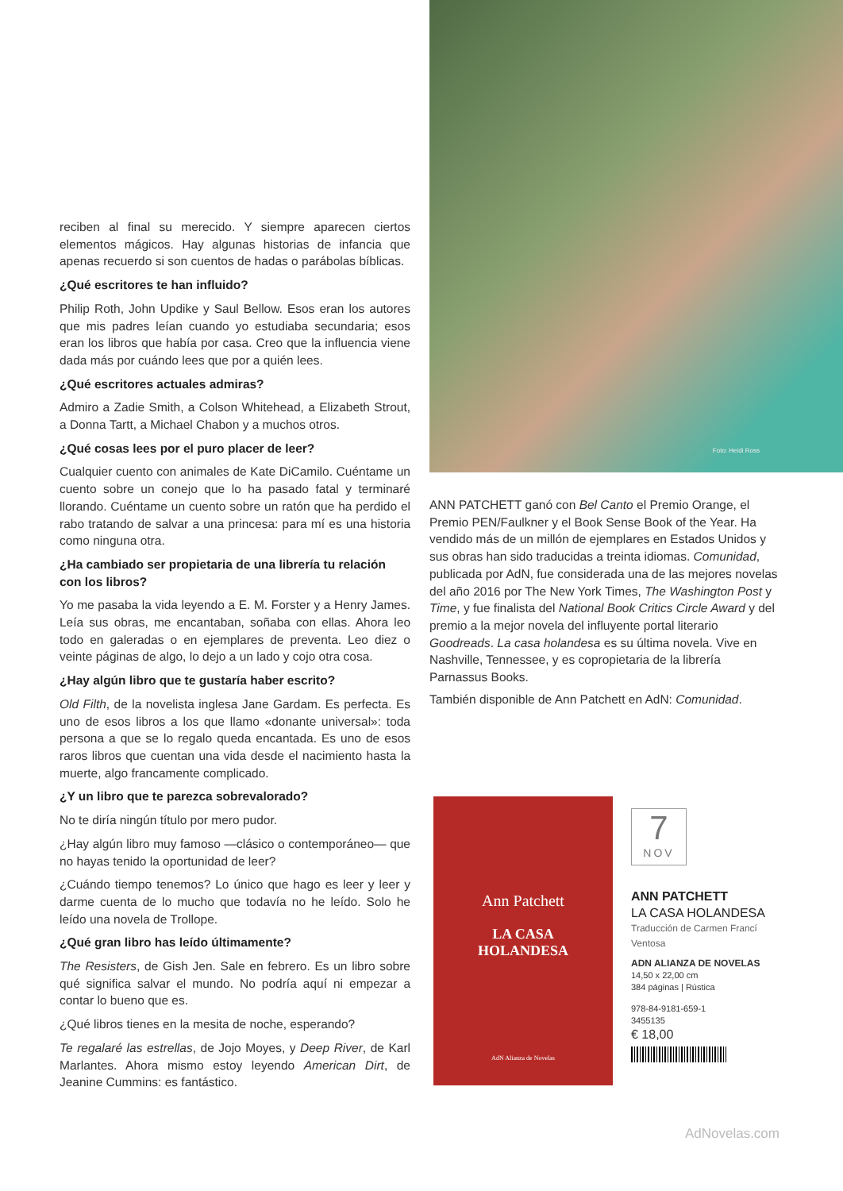reciben al final su merecido. Y siempre aparecen ciertos elementos mágicos. Hay algunas historias de infancia que apenas recuerdo si son cuentos de hadas o parábolas bíblicas.
¿Qué escritores te han influido?
Philip Roth, John Updike y Saul Bellow. Esos eran los autores que mis padres leían cuando yo estudiaba secundaria; esos eran los libros que había por casa. Creo que la influencia viene dada más por cuándo lees que por a quién lees.
¿Qué escritores actuales admiras?
Admiro a Zadie Smith, a Colson Whitehead, a Elizabeth Strout, a Donna Tartt, a Michael Chabon y a muchos otros.
¿Qué cosas lees por el puro placer de leer?
Cualquier cuento con animales de Kate DiCamilo. Cuéntame un cuento sobre un conejo que lo ha pasado fatal y terminaré llorando. Cuéntame un cuento sobre un ratón que ha perdido el rabo tratando de salvar a una princesa: para mí es una historia como ninguna otra.
¿Ha cambiado ser propietaria de una librería tu relación con los libros?
Yo me pasaba la vida leyendo a E. M. Forster y a Henry James. Leía sus obras, me encantaban, soñaba con ellas. Ahora leo todo en galeradas o en ejemplares de preventa. Leo diez o veinte páginas de algo, lo dejo a un lado y cojo otra cosa.
¿Hay algún libro que te gustaría haber escrito?
Old Filth, de la novelista inglesa Jane Gardam. Es perfecta. Es uno de esos libros a los que llamo «donante universal»: toda persona a que se lo regalo queda encantada. Es uno de esos raros libros que cuentan una vida desde el nacimiento hasta la muerte, algo francamente complicado.
¿Y un libro que te parezca sobrevalorado?
No te diría ningún título por mero pudor.
¿Hay algún libro muy famoso —clásico o contemporáneo— que no hayas tenido la oportunidad de leer?
¿Cuándo tiempo tenemos? Lo único que hago es leer y leer y darme cuenta de lo mucho que todavía no he leído. Solo he leído una novela de Trollope.
¿Qué gran libro has leído últimamente?
The Resisters, de Gish Jen. Sale en febrero. Es un libro sobre qué significa salvar el mundo. No podría aquí ni empezar a contar lo bueno que es.
¿Qué libros tienes en la mesita de noche, esperando?
Te regalaré las estrellas, de Jojo Moyes, y Deep River, de Karl Marlantes. Ahora mismo estoy leyendo American Dirt, de Jeanine Cummins: es fantástico.
Foto: Heidi Ross
ANN PATCHETT ganó con Bel Canto el Premio Orange, el Premio PEN/Faulkner y el Book Sense Book of the Year. Ha vendido más de un millón de ejemplares en Estados Unidos y sus obras han sido traducidas a treinta idiomas. Comunidad, publicada por AdN, fue considerada una de las mejores novelas del año 2016 por The New York Times, The Washington Post y Time, y fue finalista del National Book Critics Circle Award y del premio a la mejor novela del influyente portal literario Goodreads. La casa holandesa es su última novela. Vive en Nashville, Tennessee, y es copropietaria de la librería Parnassus Books.
También disponible de Ann Patchett en AdN: Comunidad.
Ann Patchett
LA CASA
HOLANDESA
AdN Alianza de Novelas
7
NOV
ANN PATCHETT
LA CASA HOLANDESA
Traducción de Carmen Francí Ventosa
ADN ALIANZA DE NOVELAS
14,50 x 22,00 cm
384 páginas | Rústica
978-84-9181-659-1
3455135
€ 18,00
AdNovelas.com